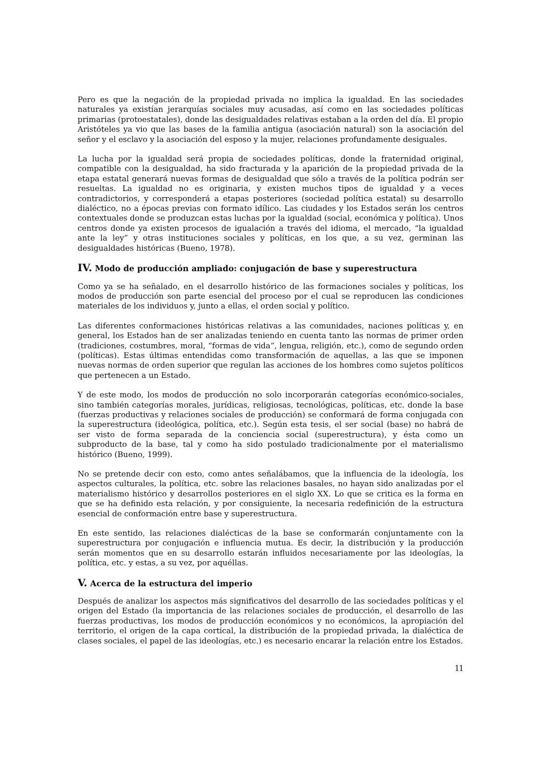Pero es que la negación de la propiedad privada no implica la igualdad. En las sociedades naturales ya existían jerarquías sociales muy acusadas, así como en las sociedades políticas primarias (protoestatales), donde las desigualdades relativas estaban a la orden del día. El propio Aristóteles ya vio que las bases de la familia antigua (asociación natural) son la asociación del señor y el esclavo y la asociación del esposo y la mujer, relaciones profundamente desiguales.
La lucha por la igualdad será propia de sociedades políticas, donde la fraternidad original, compatible con la desigualdad, ha sido fracturada y la aparición de la propiedad privada de la etapa estatal generará nuevas formas de desigualdad que sólo a través de la política podrán ser resueltas. La igualdad no es originaria, y existen muchos tipos de igualdad y a veces contradictorios, y corresponderá a etapas posteriores (sociedad política estatal) su desarrollo dialéctico, no a épocas previas con formato idílico. Las ciudades y los Estados serán los centros contextuales donde se produzcan estas luchas por la igualdad (social, económica y política). Unos centros donde ya existen procesos de igualación a través del idioma, el mercado, “la igualdad ante la ley” y otras instituciones sociales y políticas, en los que, a su vez, germinan las desigualdades históricas (Bueno, 1978).
IV. Modo de producción ampliado: conjugación de base y superestructura
Como ya se ha señalado, en el desarrollo histórico de las formaciones sociales y políticas, los modos de producción son parte esencial del proceso por el cual se reproducen las condiciones materiales de los individuos y, junto a ellas, el orden social y político.
Las diferentes conformaciones históricas relativas a las comunidades, naciones políticas y, en general, los Estados han de ser analizadas teniendo en cuenta tanto las normas de primer orden (tradiciones, costumbres, moral, “formas de vida”, lengua, religión, etc.), como de segundo orden (políticas). Estas últimas entendidas como transformación de aquellas, a las que se imponen nuevas normas de orden superior que regulan las acciones de los hombres como sujetos políticos que pertenecen a un Estado.
Y de este modo, los modos de producción no solo incorporarán categorías económico-sociales, sino también categorías morales, jurídicas, religiosas, tecnológicas, políticas, etc. donde la base (fuerzas productivas y relaciones sociales de producción) se conformará de forma conjugada con la superestructura (ideológica, política, etc.). Según esta tesis, el ser social (base) no habrá de ser visto de forma separada de la conciencia social (superestructura), y ésta como un subproducto de la base, tal y como ha sido postulado tradicionalmente por el materialismo histórico (Bueno, 1999).
No se pretende decir con esto, como antes señalábamos, que la influencia de la ideología, los aspectos culturales, la política, etc. sobre las relaciones basales, no hayan sido analizadas por el materialismo histórico y desarrollos posteriores en el siglo XX. Lo que se critica es la forma en que se ha definido esta relación, y por consiguiente, la necesaria redefinición de la estructura esencial de conformación entre base y superestructura.
En este sentido, las relaciones dialécticas de la base se conformarán conjuntamente con la superestructura por conjugación e influencia mutua. Es decir, la distribución y la producción serán momentos que en su desarrollo estarán influidos necesariamente por las ideologías, la política, etc. y estas, a su vez, por aquéllas.
V. Acerca de la estructura del imperio
Después de analizar los aspectos más significativos del desarrollo de las sociedades políticas y el origen del Estado (la importancia de las relaciones sociales de producción, el desarrollo de las fuerzas productivas, los modos de producción económicos y no económicos, la apropiación del territorio, el origen de la capa cortical, la distribución de la propiedad privada, la dialéctica de clases sociales, el papel de las ideologías, etc.) es necesario encarar la relación entre los Estados.
11